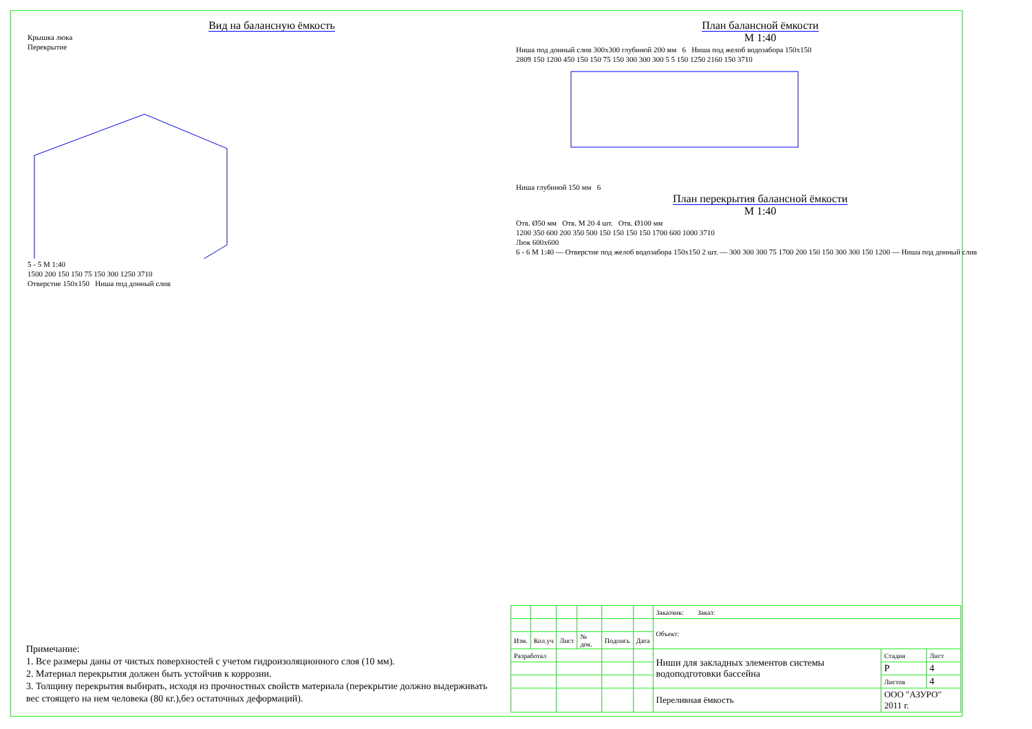Вид на балансную ёмкость
Крышка люка
Перекрытие
5 - 5 М 1:40
1500 200 150 150 75 150 300 1250 3710
Отверстие 150x150 Ниша под донный слив
План балансной ёмкости
М 1:40
Ниша под донный слив 300x300 глубиной 200 мм 6 Ниша под желоб водозабора 150x150
2809 150 1200 450 150 150 75 150 300 300 300 5 5 150 1250 2160 150 3710
Ниша глубиной 150 мм 6
План перекрытия балансной ёмкости
М 1:40
Отв. Ø50 мм Отв. М 20 4 шт. Отв. Ø100 мм
1200 350 600 200 350 500 150 150 150 150 1700 600 1000 3710
Люк 600x600
6 - 6 М 1:40 — Отверстие под желоб водозабора 150x150 2 шт. — 300 300 300 75 1700 200 150 150 300 300 150 1200 — Ниша под донный слив
Примечание:
1. Все размеры даны от чистых поверхностей с учетом гидроизоляционного слоя (10 мм).
2. Материал перекрытия должен быть устойчив к коррозии.
3. Толщину перекрытия выбирать, исходя из прочностных свойств материала (перекрытие должно выдерживать вес стоящего на нем человека (80 кг.),без остаточных деформаций).
| | | | | | | Заказчик: Заказ: | | |
| | | | | | | Объект: | | |
| Изм. | Кол.уч | Лист | № док. | Подпись | Дата | | | |
| Разработал | | | | | | Ниши для закладных элементов системы водоподготовки бассейна | Стадия | Лист |
| | | | | | | | Р | 4 |
| | | | | | | | Листов | 4 |
| | | | | | | Переливная ёмкость | ООО "АЗУРО" 2011 г. | |